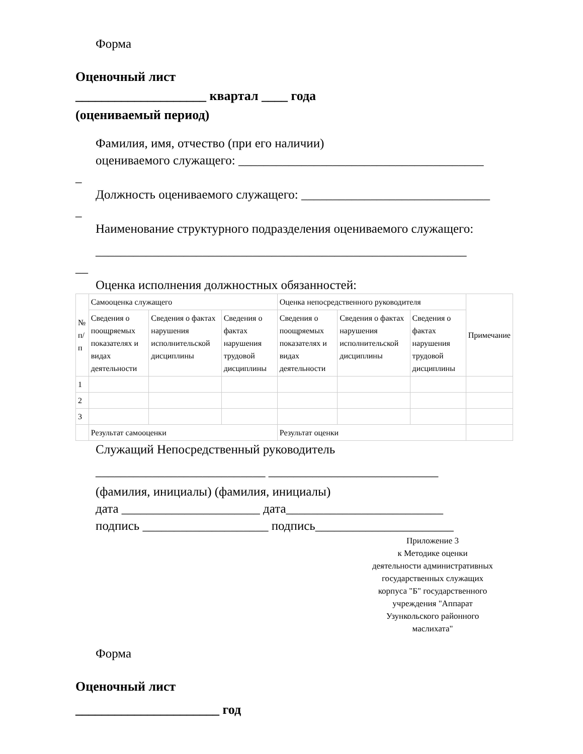Форма
Оценочный лист
____________________ квартал ____ года
(оцениваемый период)
Фамилия, имя, отчество (при его наличии)
оцениваемого служащего: _______________________________________
_
Должность оцениваемого служащего: ______________________________
_
Наименование структурного подразделения оцениваемого служащего:
___________________________________________________________
__
Оценка исполнения должностных обязанностей:
| № п/п | Самооценка служащего | | | Оценка непосредственного руководителя | | | Примечание |
| | Сведения о поощряемых показателях и видах деятельности | Сведения о фактах нарушения исполнительской дисциплины | Сведения о фактах нарушения трудовой дисциплины | Сведения о поощряемых показателях и видах деятельности | Сведения о фактах нарушения исполнительской дисциплины | Сведения о фактах нарушения трудовой дисциплины | |
| 1 | | | | | | | |
| 2 | | | | | | | |
| 3 | | | | | | | |
| | Результат самооценки | | | Результат оценки | | | |
Служащий Непосредственный руководитель
___________________________ ___________________________
(фамилия, инициалы) (фамилия, инициалы)
дата ______________________ дата_________________________
подпись ____________________ подпись______________________
Приложение 3
к Методике оценки
деятельности административных
государственных служащих
корпуса "Б" государственного
учреждения "Аппарат
Узункольского районного
маслихата"
Форма
Оценочный лист
______________________ год